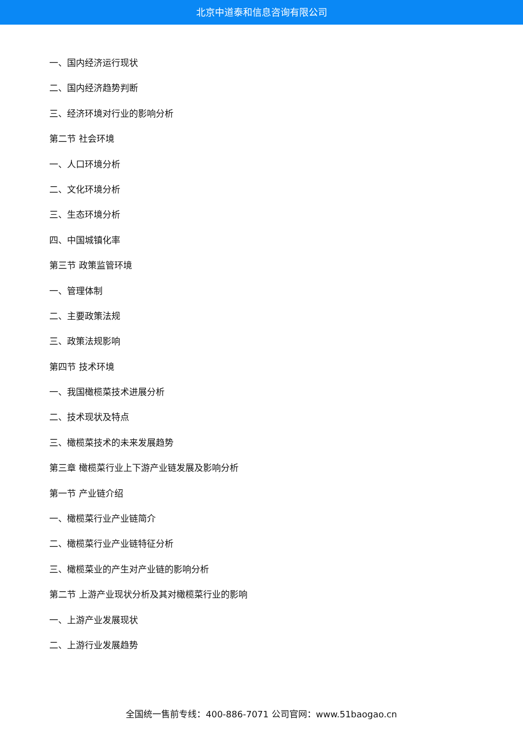北京中道泰和信息咨询有限公司
一、国内经济运行现状
二、国内经济趋势判断
三、经济环境对行业的影响分析
第二节 社会环境
一、人口环境分析
二、文化环境分析
三、生态环境分析
四、中国城镇化率
第三节 政策监管环境
一、管理体制
二、主要政策法规
三、政策法规影响
第四节 技术环境
一、我国橄榄菜技术进展分析
二、技术现状及特点
三、橄榄菜技术的未来发展趋势
第三章 橄榄菜行业上下游产业链发展及影响分析
第一节 产业链介绍
一、橄榄菜行业产业链简介
二、橄榄菜行业产业链特征分析
三、橄榄菜业的产生对产业链的影响分析
第二节 上游产业现状分析及其对橄榄菜行业的影响
一、上游产业发展现状
二、上游行业发展趋势
全国统一售前专线：400-886-7071 公司官网：www.51baogao.cn